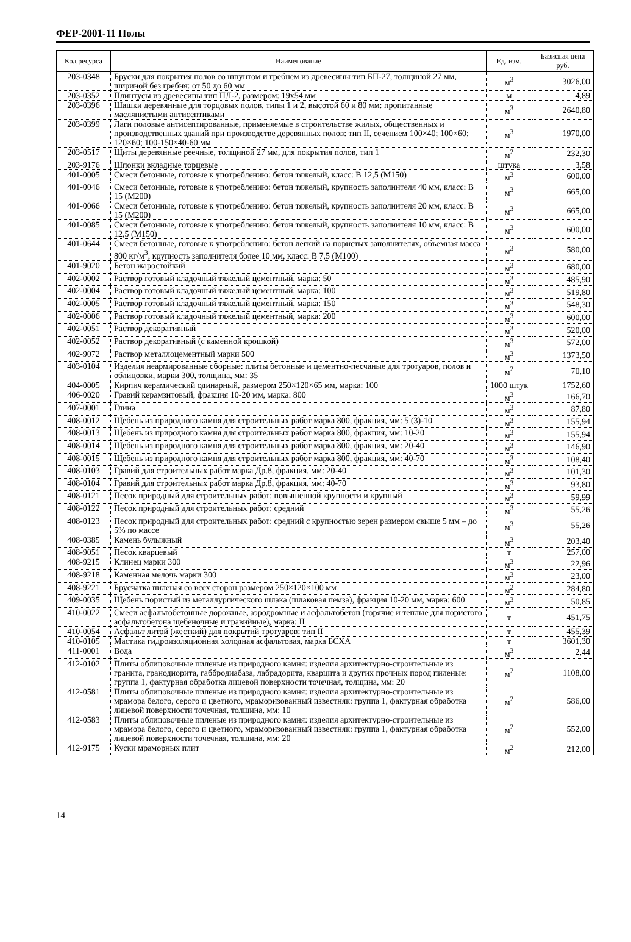ФЕР-2001-11 Полы
| Код ресурса | Наименование | Ед. изм. | Базисная цена руб. |
| --- | --- | --- | --- |
| 203-0348 | Бруски для покрытия полов со шпунтом и гребнем из древесины тип БП-27, толщиной 27 мм, шириной без гребня: от 50 до 60 мм | м<sup>3</sup> | 3026,00 |
| 203-0352 | Плинтусы из древесины тип ПЛ-2, размером: 19x54 мм | м | 4,89 |
| 203-0396 | Шашки деревянные для торцовых полов, типы 1 и 2, высотой 60 и 80 мм: пропитанные маслянистыми антисептиками | м<sup>3</sup> | 2640,80 |
| 203-0399 | Лаги половые антисептированные, применяемые в строительстве жилых, общественных и производственных зданий при производстве деревянных полов: тип II, сечением 100×40; 100×60; 120×60; 100-150×40-60 мм | м<sup>3</sup> | 1970,00 |
| 203-0517 | Щиты деревянные реечные, толщиной 27 мм, для покрытия полов, тип 1 | м<sup>2</sup> | 232,30 |
| 203-9176 | Шпонки вкладные торцевые | штука | 3,58 |
| 401-0005 | Смеси бетонные, готовые к употреблению: бетон тяжелый, класс: В 12,5 (М150) | м<sup>3</sup> | 600,00 |
| 401-0046 | Смеси бетонные, готовые к употреблению: бетон тяжелый, крупность заполнителя 40 мм, класс: В 15 (М200) | м<sup>3</sup> | 665,00 |
| 401-0066 | Смеси бетонные, готовые к употреблению: бетон тяжелый, крупность заполнителя 20 мм, класс: В 15 (М200) | м<sup>3</sup> | 665,00 |
| 401-0085 | Смеси бетонные, готовые к употреблению: бетон тяжелый, крупность заполнителя 10 мм, класс: В 12,5 (М150) | м<sup>3</sup> | 600,00 |
| 401-0644 | Смеси бетонные, готовые к употреблению: бетон легкий на пористых заполнителях, объемная масса 800 кг/м<sup>3</sup>, крупность заполнителя более 10 мм, класс: В 7,5 (М100) | м<sup>3</sup> | 580,00 |
| 401-9020 | Бетон жаростойкий | м<sup>3</sup> | 680,00 |
| 402-0002 | Раствор готовый кладочный тяжелый цементный, марка: 50 | м<sup>3</sup> | 485,90 |
| 402-0004 | Раствор готовый кладочный тяжелый цементный, марка: 100 | м<sup>3</sup> | 519,80 |
| 402-0005 | Раствор готовый кладочный тяжелый цементный, марка: 150 | м<sup>3</sup> | 548,30 |
| 402-0006 | Раствор готовый кладочный тяжелый цементный, марка: 200 | м<sup>3</sup> | 600,00 |
| 402-0051 | Раствор декоративный | м<sup>3</sup> | 520,00 |
| 402-0052 | Раствор декоративный (с каменной крошкой) | м<sup>3</sup> | 572,00 |
| 402-9072 | Раствор металлоцементный марки 500 | м<sup>3</sup> | 1373,50 |
| 403-0104 | Изделия неармированные сборные: плиты бетонные и цементно-песчаные для тротуаров, полов и облицовки, марки 300, толщина, мм: 35 | м<sup>2</sup> | 70,10 |
| 404-0005 | Кирпич керамический одинарный, размером 250×120×65 мм, марка: 100 | 1000 штук | 1752,60 |
| 406-0020 | Гравий керамзитовый, фракция 10-20 мм, марка: 800 | м<sup>3</sup> | 166,70 |
| 407-0001 | Глина | м<sup>3</sup> | 87,80 |
| 408-0012 | Щебень из природного камня для строительных работ марка 800, фракция, мм: 5 (3)-10 | м<sup>3</sup> | 155,94 |
| 408-0013 | Щебень из природного камня для строительных работ марка 800, фракция, мм: 10-20 | м<sup>3</sup> | 155,94 |
| 408-0014 | Щебень из природного камня для строительных работ марка 800, фракция, мм: 20-40 | м<sup>3</sup> | 146,90 |
| 408-0015 | Щебень из природного камня для строительных работ марка 800, фракция, мм: 40-70 | м<sup>3</sup> | 108,40 |
| 408-0103 | Гравий для строительных работ марка Др.8, фракция, мм: 20-40 | м<sup>3</sup> | 101,30 |
| 408-0104 | Гравий для строительных работ марка Др.8, фракция, мм: 40-70 | м<sup>3</sup> | 93,80 |
| 408-0121 | Песок природный для строительных работ: повышенной крупности и крупный | м<sup>3</sup> | 59,99 |
| 408-0122 | Песок природный для строительных работ: средний | м<sup>3</sup> | 55,26 |
| 408-0123 | Песок природный для строительных работ: средний с крупностью зерен размером свыше 5 мм – до 5% по массе | м<sup>3</sup> | 55,26 |
| 408-0385 | Камень булыжный | м<sup>3</sup> | 203,40 |
| 408-9051 | Песок кварцевый | т | 257,00 |
| 408-9215 | Клинец марки 300 | м<sup>3</sup> | 22,96 |
| 408-9218 | Каменная мелочь марки 300 | м<sup>3</sup> | 23,00 |
| 408-9221 | Брусчатка пиленая со всех сторон размером 250×120×100 мм | м<sup>2</sup> | 284,80 |
| 409-0035 | Щебень пористый из металлургического шлака (шлаковая пемза), фракция 10-20 мм, марка: 600 | м<sup>3</sup> | 50,85 |
| 410-0022 | Смеси асфальтобетонные дорожные, аэродромные и асфальтобетон (горячие и теплые для пористого асфальтобетона щебеночные и гравийные), марка: II | т | 451,75 |
| 410-0054 | Асфальт литой (жесткий) для покрытий тротуаров: тип II | т | 455,39 |
| 410-0105 | Мастика гидроизоляционная холодная асфальтовая, марка БСХА | т | 3601,30 |
| 411-0001 | Вода | м<sup>3</sup> | 2,44 |
| 412-0102 | Плиты облицовочные пиленые из природного камня: изделия архитектурно-строительные из гранита, гранодиорита, габбродиабаза, лабрадорита, кварцита и других прочных пород пиленые: группа 1, фактурная обработка лицевой поверхности точечная, толщина, мм: 20 | м<sup>2</sup> | 1108,00 |
| 412-0581 | Плиты облицовочные пиленые из природного камня: изделия архитектурно-строительные из мрамора белого, серого и цветного, мраморизованный известняк: группа 1, фактурная обработка лицевой поверхности точечная, толщина, мм: 10 | м<sup>2</sup> | 586,00 |
| 412-0583 | Плиты облицовочные пиленые из природного камня: изделия архитектурно-строительные из мрамора белого, серого и цветного, мраморизованный известняк: группа 1, фактурная обработка лицевой поверхности точечная, толщина, мм: 20 | м<sup>2</sup> | 552,00 |
| 412-9175 | Куски мраморных плит | м<sup>2</sup> | 212,00 |
14